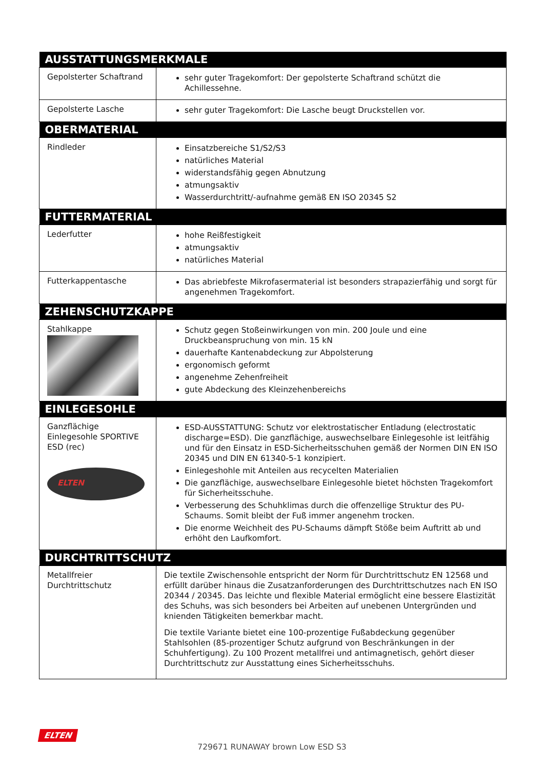| AUSSTATTUNGSMERKMALE | |
| --- | --- |
| Gepolsterter Schaftrand | sehr guter Tragekomfort: Der gepolsterte Schaftrand schützt die Achillessehne. |
| Gepolsterte Lasche | sehr guter Tragekomfort: Die Lasche beugt Druckstellen vor. |
| OBERMATERIAL | |
| Rindleder | Einsatzbereiche S1/S2/S3 natürliches Material widerstandsfähig gegen Abnutzung atmungsaktiv Wasserdurchtritt/-aufnahme gemäß EN ISO 20345 S2 |
| FUTTERMATERIAL | |
| Lederfutter | hohe Reißfestigkeit atmungsaktiv natürliches Material |
| Futterkappentasche | Das abriebfeste Mikrofasermaterial ist besonders strapazierfähig und sorgt für angenehmen Tragekomfort. |
| ZEHENSCHUTZKAPPE | |
| Stahlkappe | Schutz gegen Stoßeinwirkungen von min. 200 Joule und eine Druckbeanspruchung von min. 15 kN dauerhafte Kantenabdeckung zur Abpolsterung ergonomisch geformt angenehme Zehenfreiheit gute Abdeckung des Kleinzehenbereichs |
| EINLEGESOHLE | |
| Ganzflächige Einlegesohle SPORTIVE ESD (rec) ELTEN | ESD-AUSSTATTUNG: Schutz vor elektrostatischer Entladung (electrostatic discharge=ESD). Die ganzflächige, auswechselbare Einlegesohle ist leitfähig und für den Einsatz in ESD-Sicherheitsschuhen gemäß der Normen DIN EN ISO 20345 und DIN EN 61340-5-1 konzipiert. Einlegeshohle mit Anteilen aus recycelten Materialien Die ganzflächige, auswechselbare Einlegesohle bietet höchsten Tragekomfort für Sicherheitsschuhe. Verbesserung des Schuhklimas durch die offenzellige Struktur des PU-Schaums. Somit bleibt der Fuß immer angenehm trocken. Die enorme Weichheit des PU-Schaums dämpft Stöße beim Auftritt ab und erhöht den Laufkomfort. |
| DURCHTRITTSCHUTZ | |
| Metallfreier Durchtrittschutz | Die textile Zwischensohle entspricht der Norm für Durchtrittschutz EN 12568 und erfüllt darüber hinaus die Zusatzanforderungen des Durchtrittschutzes nach EN ISO 20344 / 20345. Das leichte und flexible Material ermöglicht eine bessere Elastizität des Schuhs, was sich besonders bei Arbeiten auf unebenen Untergründen und knienden Tätigkeiten bemerkbar macht. Die textile Variante bietet eine 100-prozentige Fußabdeckung gegenüber Stahlsohlen (85-prozentiger Schutz aufgrund von Beschränkungen in der Schuhfertigung). Zu 100 Prozent metallfrei und antimagnetisch, gehört dieser Durchtrittschutz zur Ausstattung eines Sicherheitsschuhs. |
ELTEN
729671 RUNAWAY brown Low ESD S3